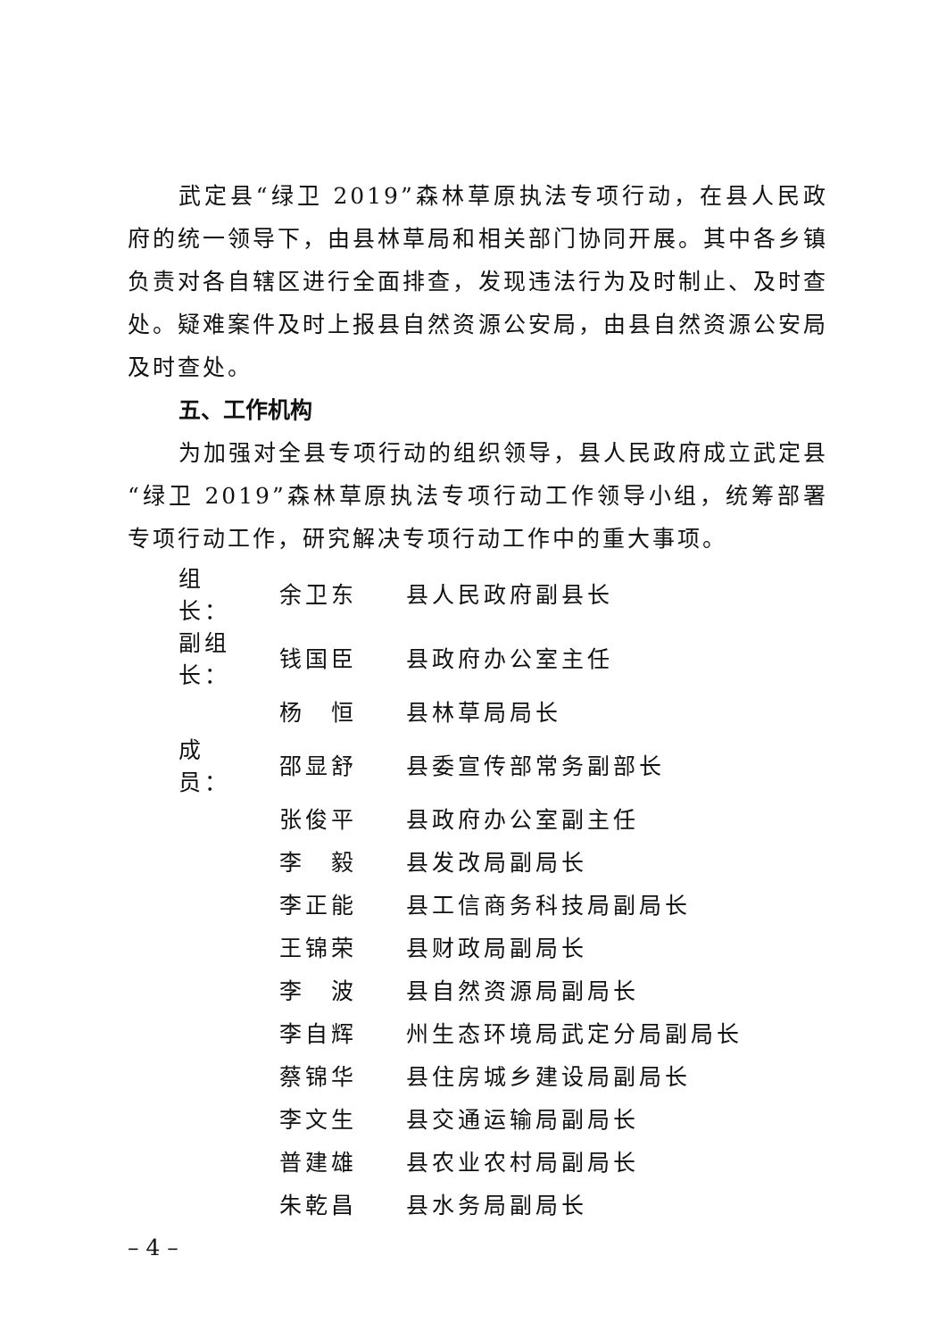武定县“绿卫 2019”森林草原执法专项行动，在县人民政府的统一领导下，由县林草局和相关部门协同开展。其中各乡镇负责对各自辖区进行全面排查，发现违法行为及时制止、及时查处。疑难案件及时上报县自然资源公安局，由县自然资源公安局及时查处。
五、工作机构
为加强对全县专项行动的组织领导，县人民政府成立武定县“绿卫 2019”森林草原执法专项行动工作领导小组，统筹部署专项行动工作，研究解决专项行动工作中的重大事项。
| 组 长： | 余卫东 | 县人民政府副县长 |
| 副组长： | 钱国臣 | 县政府办公室主任 |
| | 杨 恒 | 县林草局局长 |
| 成 员： | 邵显舒 | 县委宣传部常务副部长 |
| | 张俊平 | 县政府办公室副主任 |
| | 李 毅 | 县发改局副局长 |
| | 李正能 | 县工信商务科技局副局长 |
| | 王锦荣 | 县财政局副局长 |
| | 李 波 | 县自然资源局副局长 |
| | 李自辉 | 州生态环境局武定分局副局长 |
| | 蔡锦华 | 县住房城乡建设局副局长 |
| | 李文生 | 县交通运输局副局长 |
| | 普建雄 | 县农业农村局副局长 |
| | 朱乾昌 | 县水务局副局长 |
– 4 –